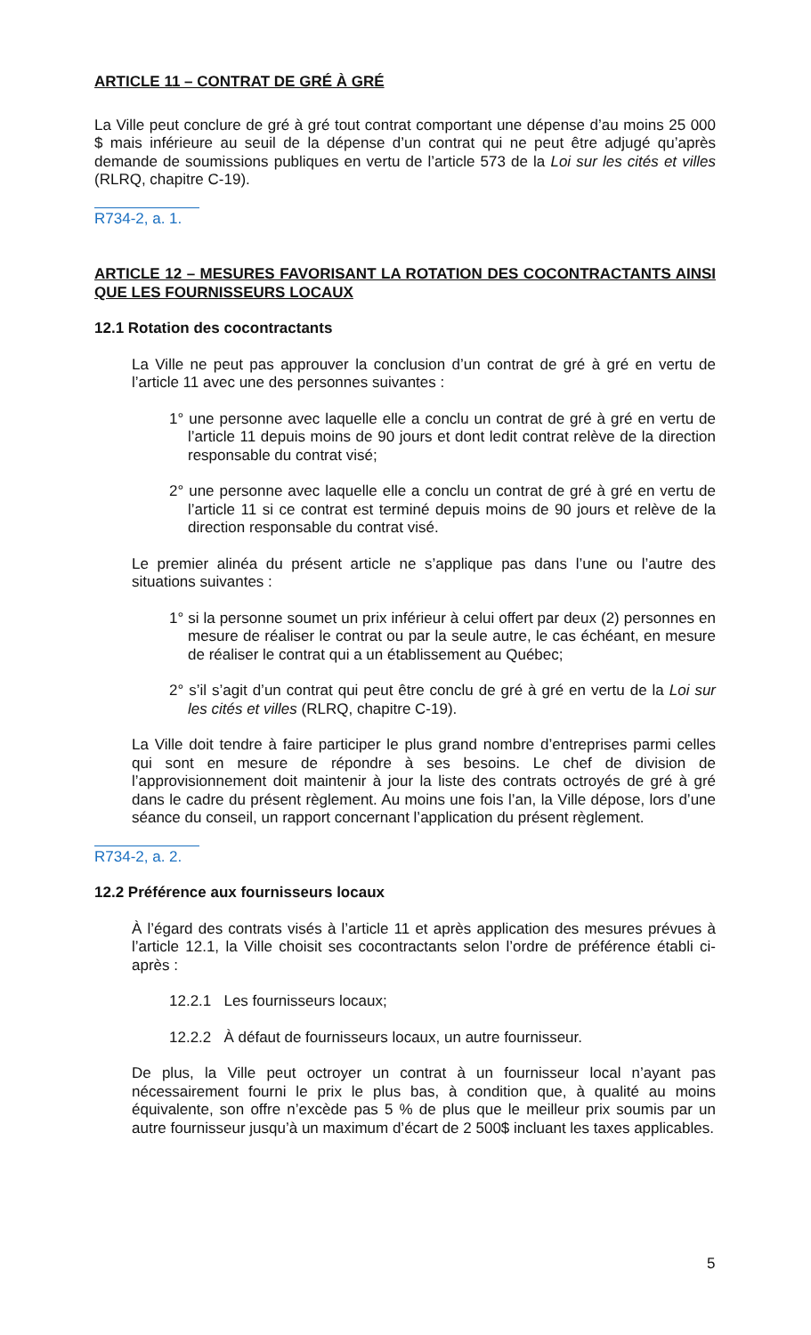ARTICLE 11 – CONTRAT DE GRÉ À GRÉ
La Ville peut conclure de gré à gré tout contrat comportant une dépense d’au moins 25 000 $ mais inférieure au seuil de la dépense d’un contrat qui ne peut être adjugé qu’après demande de soumissions publiques en vertu de l’article 573 de la Loi sur les cités et villes (RLRQ, chapitre C-19).
R734-2, a. 1.
ARTICLE 12 – MESURES FAVORISANT LA ROTATION DES COCONTRACTANTS AINSI QUE LES FOURNISSEURS LOCAUX
12.1 Rotation des cocontractants
La Ville ne peut pas approuver la conclusion d’un contrat de gré à gré en vertu de l’article 11 avec une des personnes suivantes :
1° une personne avec laquelle elle a conclu un contrat de gré à gré en vertu de l’article 11 depuis moins de 90 jours et dont ledit contrat relève de la direction responsable du contrat visé;
2° une personne avec laquelle elle a conclu un contrat de gré à gré en vertu de l’article 11 si ce contrat est terminé depuis moins de 90 jours et relève de la direction responsable du contrat visé.
Le premier alinéa du présent article ne s’applique pas dans l’une ou l’autre des situations suivantes :
1° si la personne soumet un prix inférieur à celui offert par deux (2) personnes en mesure de réaliser le contrat ou par la seule autre, le cas échéant, en mesure de réaliser le contrat qui a un établissement au Québec;
2° s’il s’agit d’un contrat qui peut être conclu de gré à gré en vertu de la Loi sur les cités et villes (RLRQ, chapitre C-19).
La Ville doit tendre à faire participer le plus grand nombre d’entreprises parmi celles qui sont en mesure de répondre à ses besoins. Le chef de division de l’approvisionnement doit maintenir à jour la liste des contrats octroyés de gré à gré dans le cadre du présent règlement. Au moins une fois l’an, la Ville dépose, lors d’une séance du conseil, un rapport concernant l’application du présent règlement.
R734-2, a. 2.
12.2 Préférence aux fournisseurs locaux
À l’égard des contrats visés à l’article 11 et après application des mesures prévues à l’article 12.1, la Ville choisit ses cocontractants selon l’ordre de préférence établi ci-après :
12.2.1 Les fournisseurs locaux;
12.2.2 À défaut de fournisseurs locaux, un autre fournisseur.
De plus, la Ville peut octroyer un contrat à un fournisseur local n’ayant pas nécessairement fourni le prix le plus bas, à condition que, à qualité au moins équivalente, son offre n’excède pas 5 % de plus que le meilleur prix soumis par un autre fournisseur jusqu’à un maximum d’écart de 2 500$ incluant les taxes applicables.
5